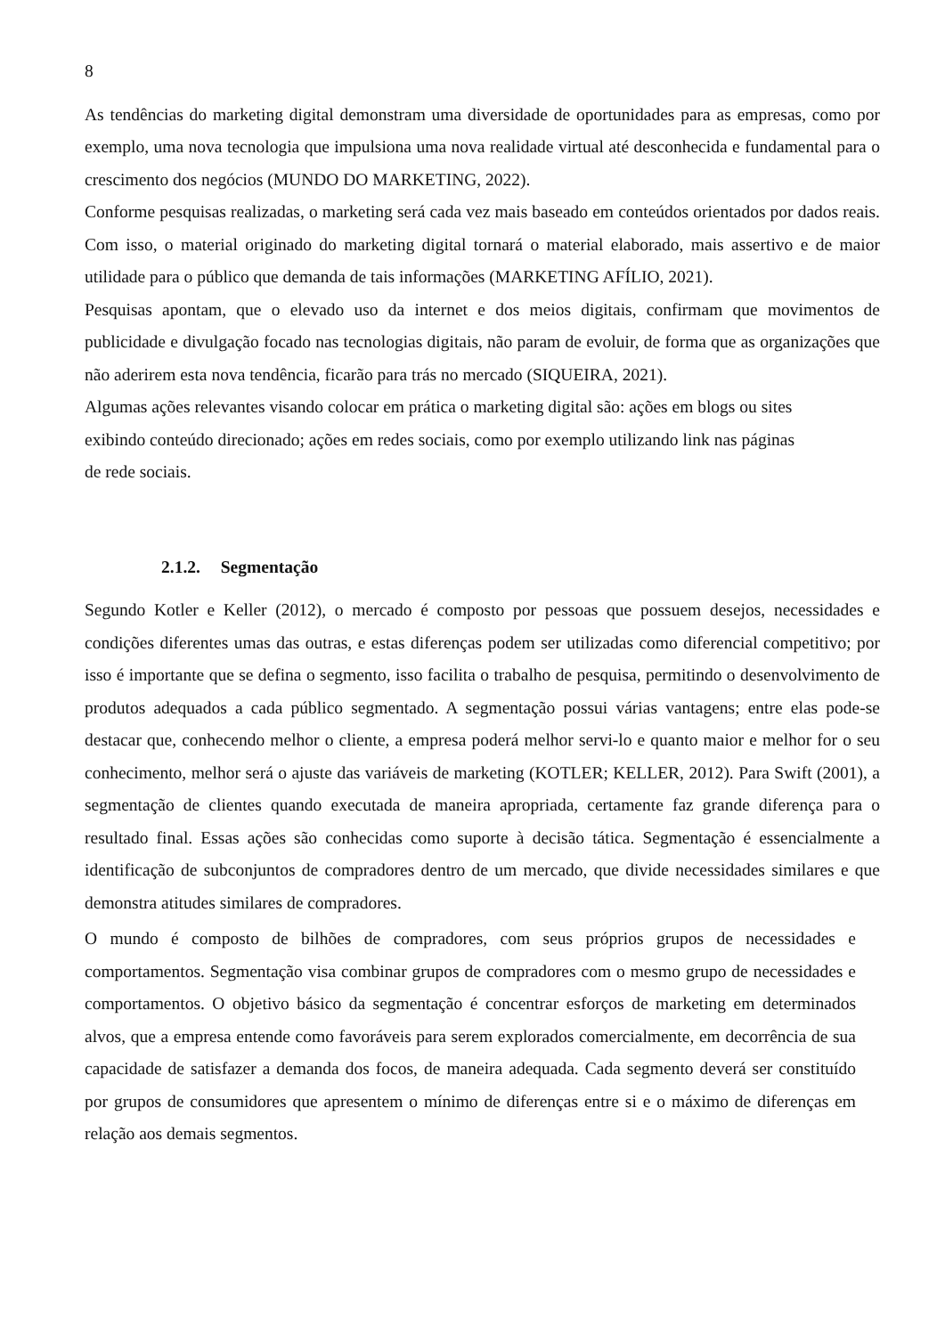8
As tendências do marketing digital demonstram uma diversidade de oportunidades para as empresas, como por exemplo, uma nova tecnologia que impulsiona uma nova realidade virtual até desconhecida e fundamental para o crescimento dos negócios (MUNDO DO MARKETING, 2022).
Conforme pesquisas realizadas, o marketing será cada vez mais baseado em conteúdos orientados por dados reais. Com isso, o material originado do marketing digital tornará o material elaborado, mais assertivo e de maior utilidade para o público que demanda de tais informações (MARKETING AFÍLIO, 2021).
Pesquisas apontam, que o elevado uso da internet e dos meios digitais, confirmam que movimentos de publicidade e divulgação focado nas tecnologias digitais, não param de evoluir, de forma que as organizações que não aderirem esta nova tendência, ficarão para trás no mercado (SIQUEIRA, 2021).
Algumas ações relevantes visando colocar em prática o marketing digital são: ações em blogs ou sites
exibindo conteúdo direcionado; ações em redes sociais, como por exemplo utilizando link nas páginas
de rede sociais.
2.1.2. Segmentação
Segundo Kotler e Keller (2012), o mercado é composto por pessoas que possuem desejos, necessidades e condições diferentes umas das outras, e estas diferenças podem ser utilizadas como diferencial competitivo; por isso é importante que se defina o segmento, isso facilita o trabalho de pesquisa, permitindo o desenvolvimento de produtos adequados a cada público segmentado. A segmentação possui várias vantagens; entre elas pode-se destacar que, conhecendo melhor o cliente, a empresa poderá melhor servi-lo e quanto maior e melhor for o seu conhecimento, melhor será o ajuste das variáveis de marketing (KOTLER; KELLER, 2012). Para Swift (2001), a segmentação de clientes quando executada de maneira apropriada, certamente faz grande diferença para o resultado final. Essas ações são conhecidas como suporte à decisão tática. Segmentação é essencialmente a identificação de subconjuntos de compradores dentro de um mercado, que divide necessidades similares e que demonstra atitudes similares de compradores.
O mundo é composto de bilhões de compradores, com seus próprios grupos de necessidades e comportamentos. Segmentação visa combinar grupos de compradores com o mesmo grupo de necessidades e comportamentos. O objetivo básico da segmentação é concentrar esforços de marketing em determinados alvos, que a empresa entende como favoráveis para serem explorados comercialmente, em decorrência de sua capacidade de satisfazer a demanda dos focos, de maneira adequada. Cada segmento deverá ser constituído por grupos de consumidores que apresentem o mínimo de diferenças entre si e o máximo de diferenças em relação aos demais segmentos.